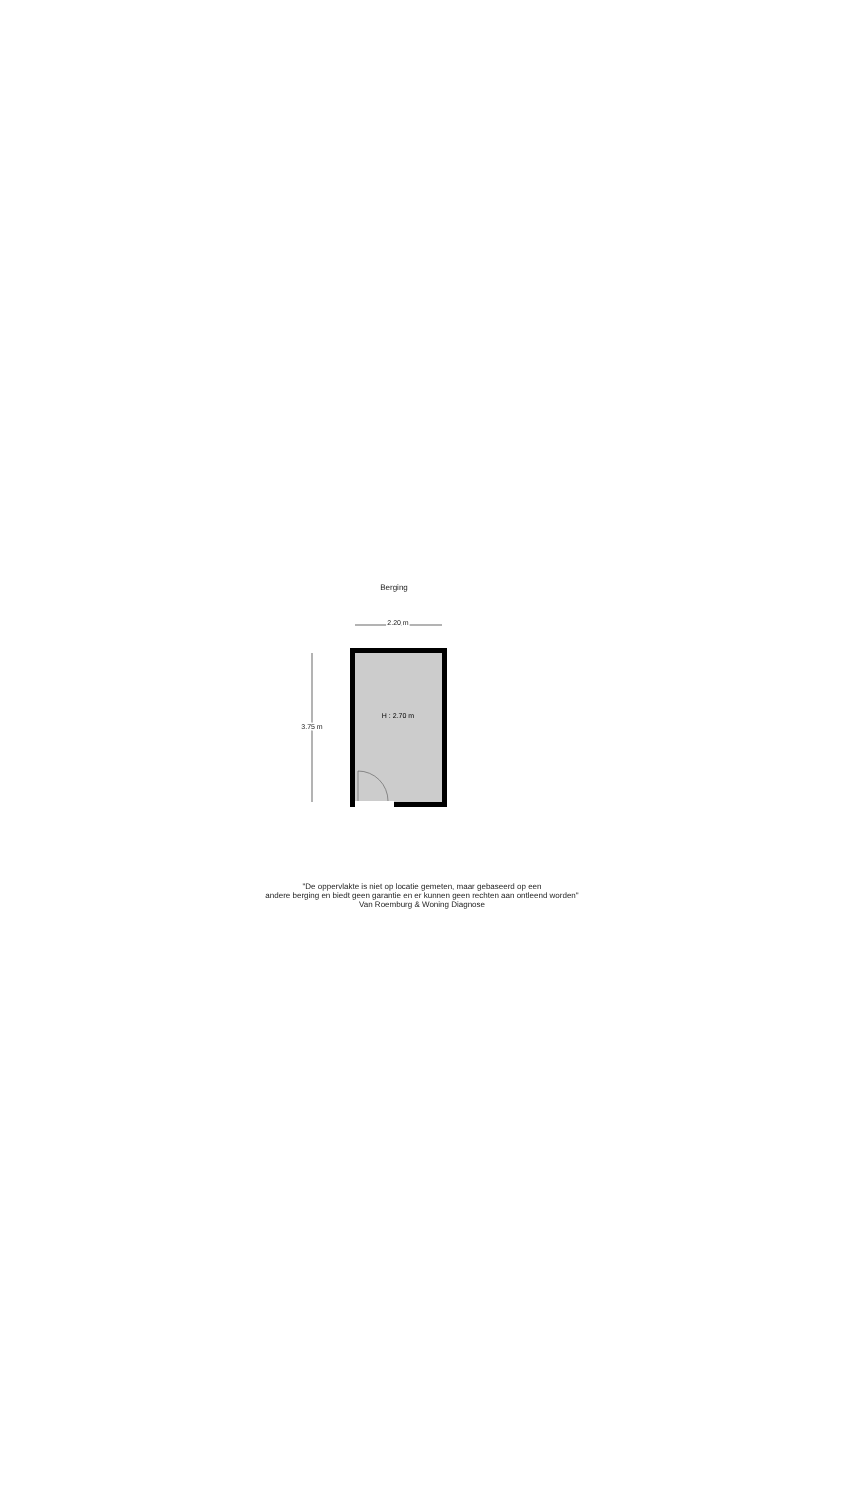Berging
2.20 m
H : 2.70 m
3.75 m
"De oppervlakte is niet op locatie gemeten, maar gebaseerd op een
andere berging en biedt geen garantie en er kunnen geen rechten aan ontleend worden"
Van Roemburg & Woning Diagnose